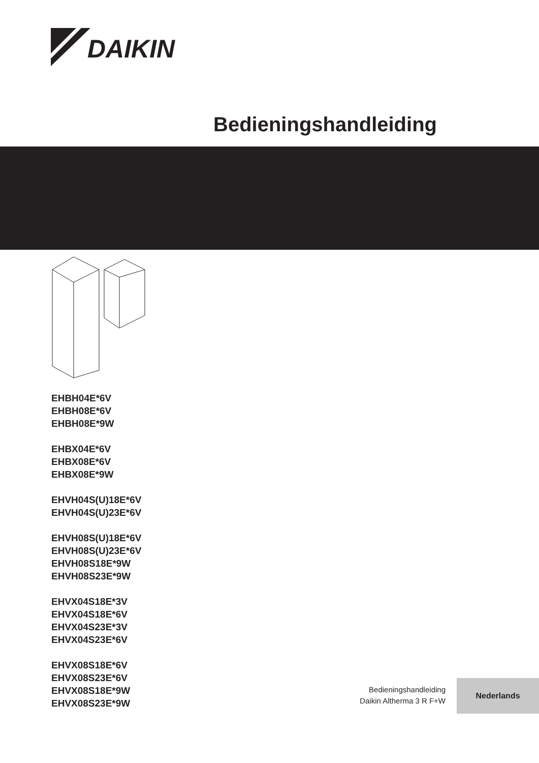DAIKIN
Bedieningshandleiding
EHBH04E*6V
EHBH08E*6V
EHBH08E*9W
EHBX04E*6V
EHBX08E*6V
EHBX08E*9W
EHVH04S(U)18E*6V
EHVH04S(U)23E*6V
EHVH08S(U)18E*6V
EHVH08S(U)23E*6V
EHVH08S18E*9W
EHVH08S23E*9W
EHVX04S18E*3V
EHVX04S18E*6V
EHVX04S23E*3V
EHVX04S23E*6V
EHVX08S18E*6V
EHVX08S23E*6V
EHVX08S18E*9W
EHVX08S23E*9W
Bedieningshandleiding
Daikin Altherma 3 R F+W
Nederlands